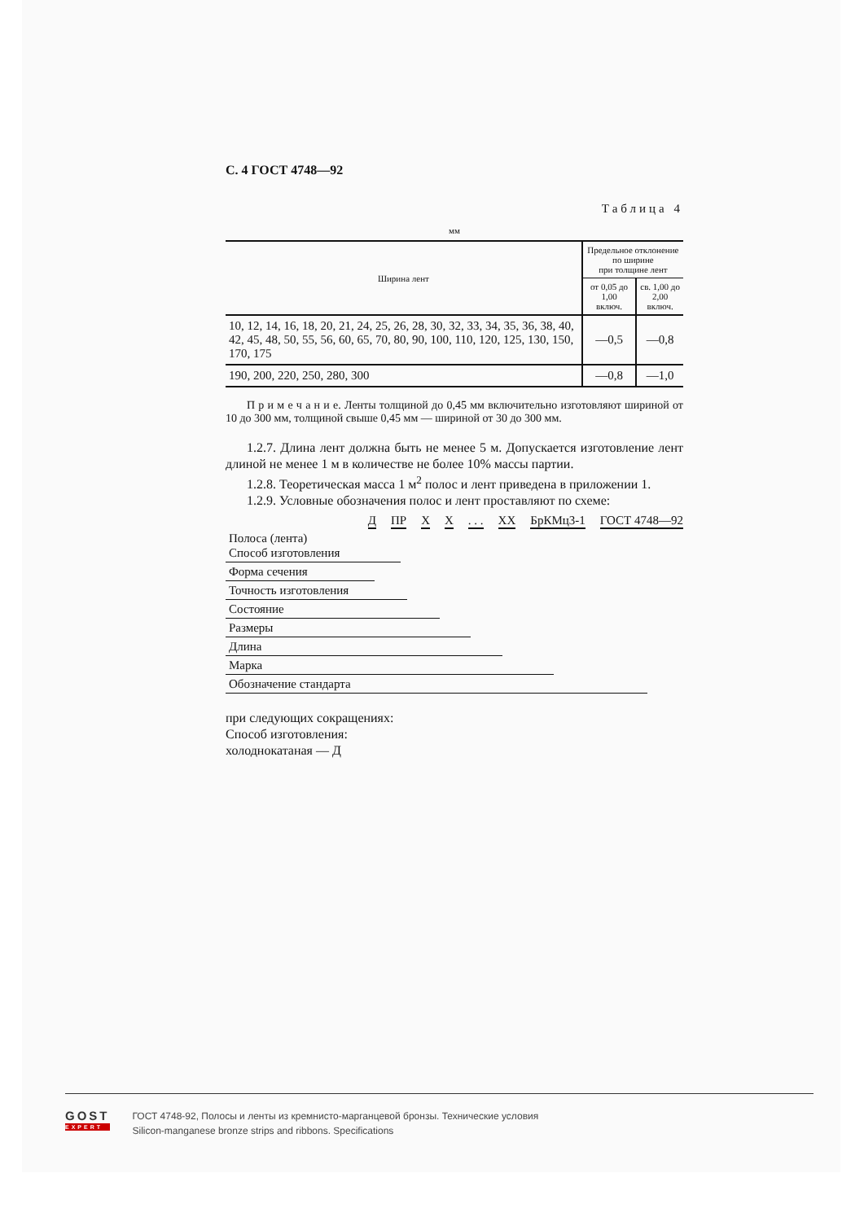С. 4 ГОСТ 4748—92
Таблица 4
мм
| Ширина лент | Предельное отклонение по ширине при толщине лент | |
| --- | --- | --- |
| | от 0,05 до 1,00 включ. | св. 1,00 до 2,00 включ. |
| 10, 12, 14, 16, 18, 20, 21, 24, 25, 26, 28, 30, 32, 33, 34, 35, 36, 38, 40, 42, 45, 48, 50, 55, 56, 60, 65, 70, 80, 90, 100, 110, 120, 125, 130, 150, 170, 175 | —0,5 | —0,8 |
| 190, 200, 220, 250, 280, 300 | —0,8 | —1,0 |
П р и м е ч а н и е. Ленты толщиной до 0,45 мм включительно изготовляют шириной от 10 до 300 мм, толщиной свыше 0,45 мм — шириной от 30 до 300 мм.
1.2.7. Длина лент должна быть не менее 5 м. Допускается изготовление лент длиной не менее 1 м в количестве не более 10% массы партии.
1.2.8. Теоретическая масса 1 м<sup>2</sup> полос и лент приведена в приложении 1.
1.2.9. Условные обозначения полос и лент проставляют по схеме:
Д ПР Х Х. . . ХХ БрКМц3-1 ГОСТ 4748—92
Полоса (лента)
Способ изготовления
Форма сечения
Точность изготовления
Состояние
Размеры
Длина
Марка
Обозначение стандарта
при следующих сокращениях:
Способ изготовления:
холоднокатаная — Д
GOST
EXPERT
ГОСТ 4748-92, Полосы и ленты из кремнисто-марганцевой бронзы. Технические условия
Silicon-manganese bronze strips and ribbons. Specifications